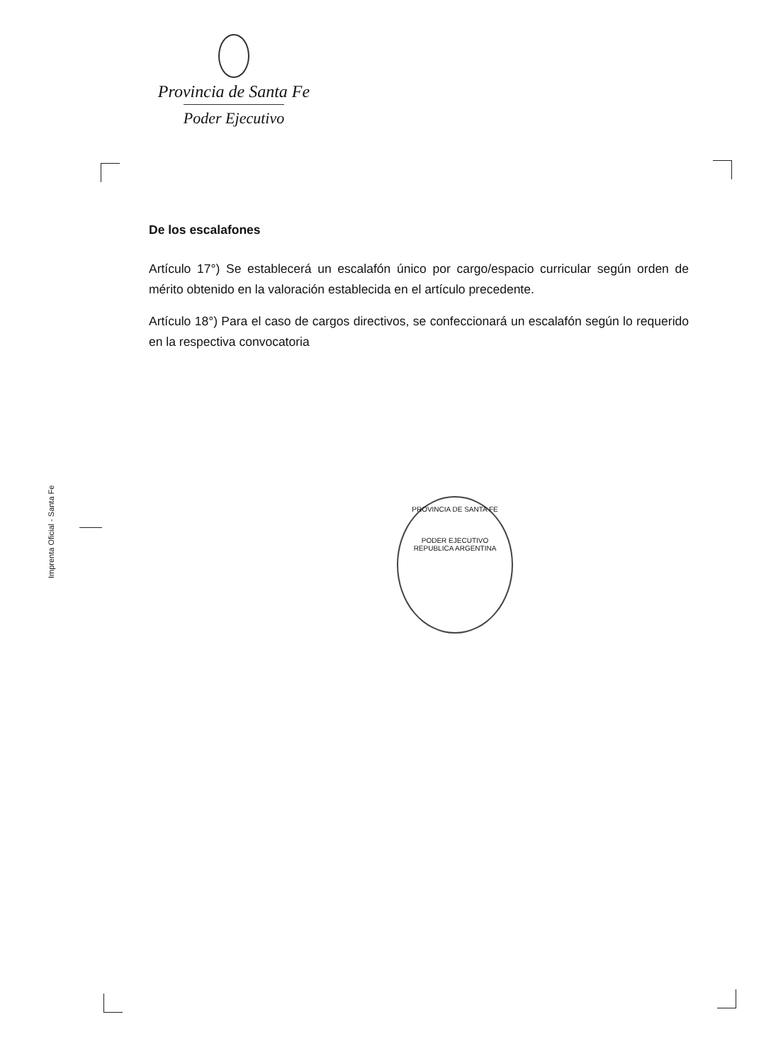Provincia de Santa Fe
Poder Ejecutivo
De los escalafones
Artículo 17°) Se establecerá un escalafón único por cargo/espacio curricular según orden de mérito obtenido en la valoración establecida en el artículo precedente.
Artículo 18°) Para el caso de cargos directivos, se confeccionará un escalafón según lo requerido en la respectiva convocatoria
Imprenta Oficial - Santa Fe
PROVINCIA DE SANTA FE
PODER EJECUTIVO
REPUBLICA ARGENTINA